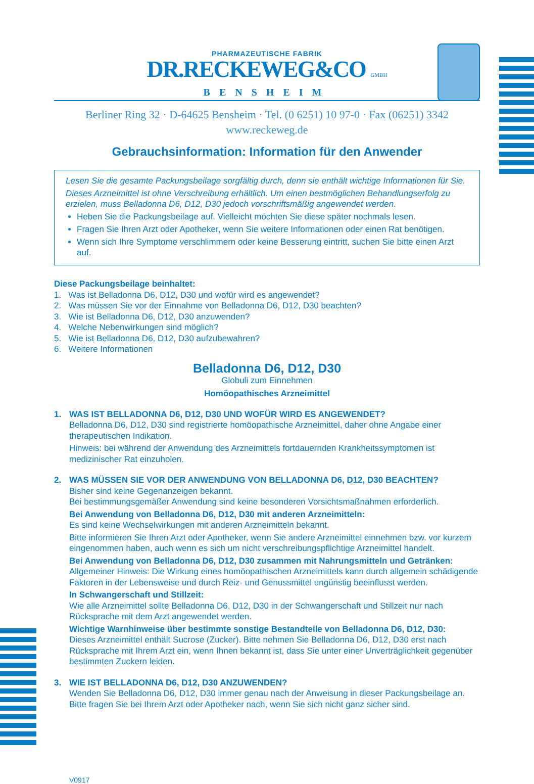PHARMAZEUTISCHE FABRIK
DR.RECKEWEG&CO GMBH
BENSHEIM
Berliner Ring 32 · D-64625 Bensheim · Tel. (0 6251) 10 97-0 · Fax (06251) 3342
www.reckeweg.de
Gebrauchsinformation: Information für den Anwender
Lesen Sie die gesamte Packungsbeilage sorgfältig durch, denn sie enthält wichtige Informationen für Sie.
Dieses Arzneimittel ist ohne Verschreibung erhältlich. Um einen bestmöglichen Behandlungserfolg zu erzielen, muss Belladonna D6, D12, D30 jedoch vorschriftsmäßig angewendet werden.
Heben Sie die Packungsbeilage auf. Vielleicht möchten Sie diese später nochmals lesen.
Fragen Sie Ihren Arzt oder Apotheker, wenn Sie weitere Informationen oder einen Rat benötigen.
Wenn sich Ihre Symptome verschlimmern oder keine Besserung eintritt, suchen Sie bitte einen Arzt auf.
Diese Packungsbeilage beinhaltet:
1. Was ist Belladonna D6, D12, D30 und wofür wird es angewendet?
2. Was müssen Sie vor der Einnahme von Belladonna D6, D12, D30 beachten?
3. Wie ist Belladonna D6, D12, D30 anzuwenden?
4. Welche Nebenwirkungen sind möglich?
5. Wie ist Belladonna D6, D12, D30 aufzubewahren?
6. Weitere Informationen
Belladonna D6, D12, D30
Globuli zum Einnehmen
Homöopathisches Arzneimittel
1. WAS IST BELLADONNA D6, D12, D30 UND WOFÜR WIRD ES ANGEWENDET?
Belladonna D6, D12, D30 sind registrierte homöopathische Arzneimittel, daher ohne Angabe einer therapeutischen Indikation.
Hinweis: bei während der Anwendung des Arzneimittels fortdauernden Krankheitssymptomen ist medizinischer Rat einzuholen.
2. WAS MÜSSEN SIE VOR DER ANWENDUNG VON BELLADONNA D6, D12, D30 BEACHTEN?
Bisher sind keine Gegenanzeigen bekannt.
Bei bestimmungsgemäßer Anwendung sind keine besonderen Vorsichtsmaßnahmen erforderlich.
Bei Anwendung von Belladonna D6, D12, D30 mit anderen Arzneimitteln:
Es sind keine Wechselwirkungen mit anderen Arzneimitteln bekannt.
Bitte informieren Sie Ihren Arzt oder Apotheker, wenn Sie andere Arzneimittel einnehmen bzw. vor kurzem eingenommen haben, auch wenn es sich um nicht verschreibungspflichtige Arzneimittel handelt.
Bei Anwendung von Belladonna D6, D12, D30 zusammen mit Nahrungsmitteln und Getränken:
Allgemeiner Hinweis: Die Wirkung eines homöopathischen Arzneimittels kann durch allgemein schädigende Faktoren in der Lebensweise und durch Reiz- und Genussmittel ungünstig beeinflusst werden.
In Schwangerschaft und Stillzeit:
Wie alle Arzneimittel sollte Belladonna D6, D12, D30 in der Schwangerschaft und Stillzeit nur nach Rücksprache mit dem Arzt angewendet werden.
Wichtige Warnhinweise über bestimmte sonstige Bestandteile von Belladonna D6, D12, D30:
Dieses Arzneimittel enthält Sucrose (Zucker). Bitte nehmen Sie Belladonna D6, D12, D30 erst nach Rücksprache mit Ihrem Arzt ein, wenn Ihnen bekannt ist, dass Sie unter einer Unverträglichkeit gegenüber bestimmten Zuckern leiden.
3. WIE IST BELLADONNA D6, D12, D30 ANZUWENDEN?
Wenden Sie Belladonna D6, D12, D30 immer genau nach der Anweisung in dieser Packungsbeilage an. Bitte fragen Sie bei Ihrem Arzt oder Apotheker nach, wenn Sie sich nicht ganz sicher sind.
V0917